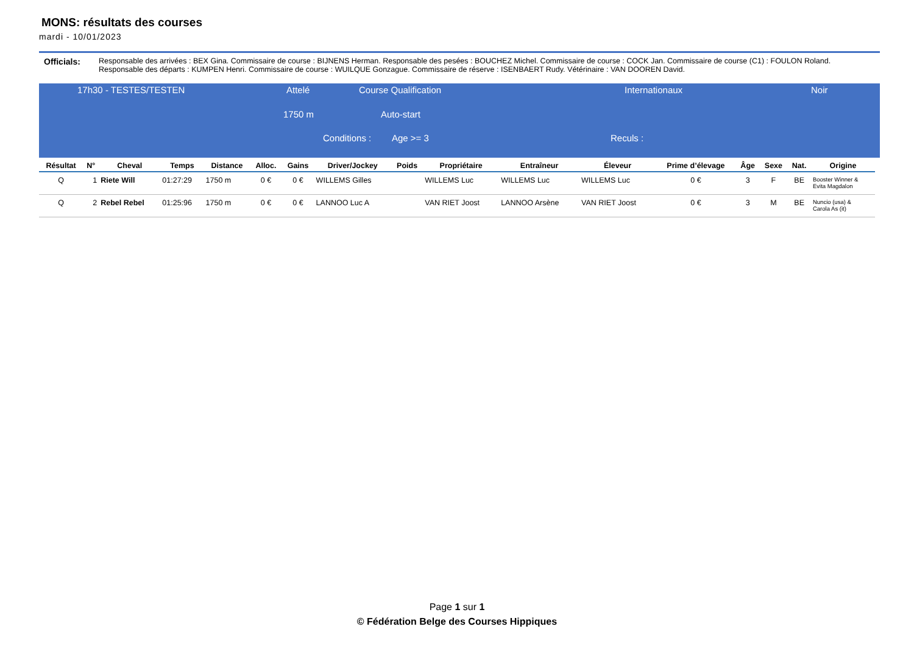MONS: résultats des courses
mardi - 10/01/2023
Officials: Responsable des arrivées : BEX Gina. Commissaire de course : BIJNENS Herman. Responsable des pesées : BOUCHEZ Michel. Commissaire de course : COCK Jan. Commissaire de course (C1) : FOULON Roland. Responsable des départs : KUMPEN Henri. Commissaire de course : WUILQUE Gonzague. Commissaire de réserve : ISENBAERT Rudy. Vétérinaire : VAN DOOREN David.
17h30 - TESTES/TESTEN Attelé Course Qualification Internationaux Noir
1750 m Auto-start
Conditions : Age >= 3 Reculs :
| Résultat | N° | Cheval | Temps | Distance | Alloc. | Gains | Driver/Jockey | Poids | Propriétaire | Entraîneur | Éleveur | Prime d’élevage | Âge | Sexe | Nat. | Origine |
| --- | --- | --- | --- | --- | --- | --- | --- | --- | --- | --- | --- | --- | --- | --- | --- | --- |
| Q | 1 | Riete Will | 01:27:29 | 1750 m | 0 € | 0 € | WILLEMS Gilles | | WILLEMS Luc | WILLEMS Luc | WILLEMS Luc | 0 € | 3 | F | BE | Booster Winner & Evita Magdalon |
| Q | 2 | Rebel Rebel | 01:25:96 | 1750 m | 0 € | 0 € | LANNOO Luc A | | VAN RIET Joost | LANNOO Arsène | VAN RIET Joost | 0 € | 3 | M | BE | Nuncio (usa) & Carola As (it) |
Page 1 sur 1
© Fédération Belge des Courses Hippiques